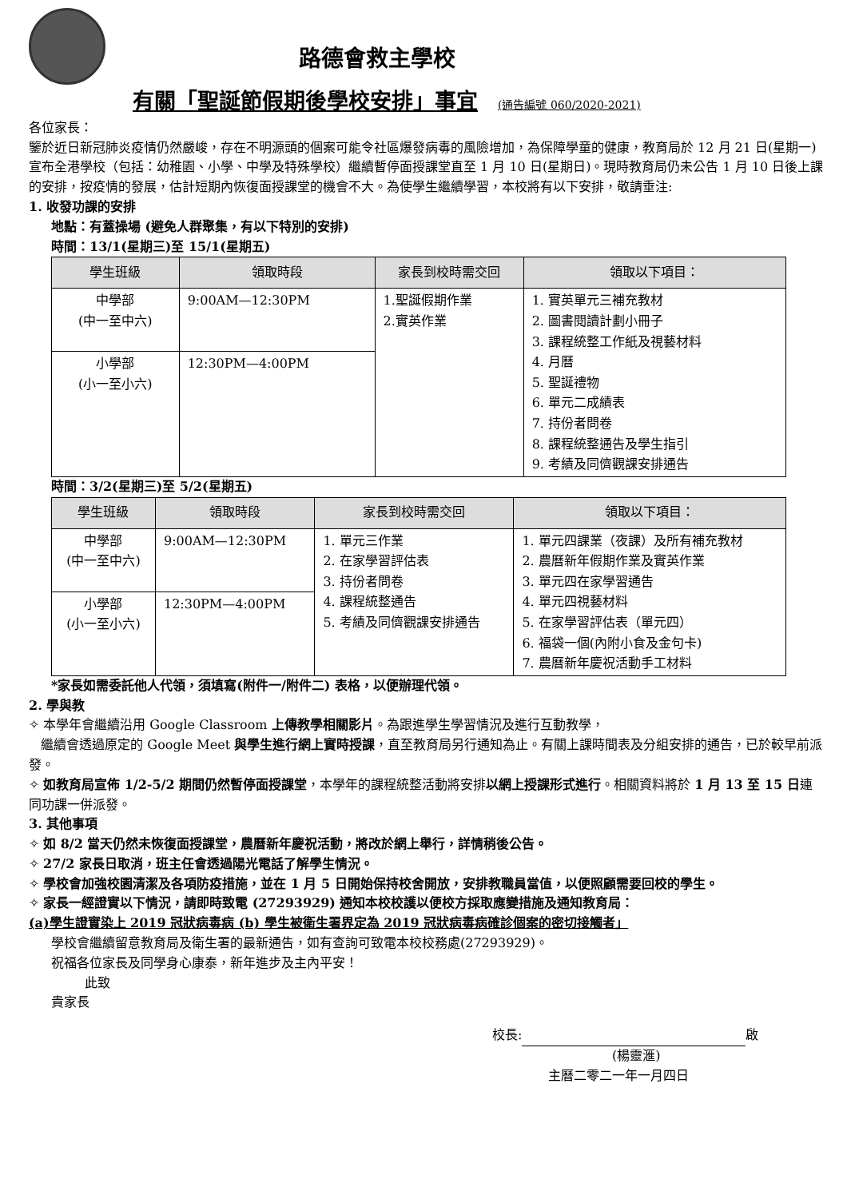路德會救主學校
有關「聖誕節假期後學校安排」事宜 (通告編號 060/2020-2021)
各位家長：
鑒於近日新冠肺炎疫情仍然嚴峻，存在不明源頭的個案可能令社區爆發病毒的風險增加，為保障學童的健康，教育局於 12 月 21 日(星期一)宣布全港學校（包括：幼稚園、小學、中學及特殊學校）繼續暫停面授課堂直至 1 月 10 日(星期日)。現時教育局仍未公告 1 月 10 日後上課的安排，按疫情的發展，估計短期內恢復面授課堂的機會不大。為使學生繼續學習，本校將有以下安排，敬請垂注:
1. 收發功課的安排
地點：有蓋操場 (避免人群聚集，有以下特別的安排)
時間：13/1(星期三)至 15/1(星期五)
| 學生班級 | 領取時段 | 家長到校時需交回 | 領取以下項目： |
| --- | --- | --- | --- |
| 中學部 (中一至中六) | 9:00AM—12:30PM | 1.聖誕假期作業 2.實英作業 | 1. 實英單元三補充教材 2. 圖書閱讀計劃小冊子 3. 課程統整工作紙及視藝材料 4. 月曆 5. 聖誕禮物 6. 單元二成績表 7. 持份者問卷 8. 課程統整通告及學生指引 9. 考績及同儕觀課安排通告 |
| 小學部 (小一至小六) | 12:30PM—4:00PM | | |
時間：3/2(星期三)至 5/2(星期五)
| 學生班級 | 領取時段 | 家長到校時需交回 | 領取以下項目： |
| --- | --- | --- | --- |
| 中學部 (中一至中六) | 9:00AM—12:30PM | 1. 單元三作業 2. 在家學習評估表 3. 持份者問卷 4. 課程統整通告 5. 考績及同儕觀課安排通告 | 1. 單元四課業（夜課）及所有補充教材 2. 農曆新年假期作業及實英作業 3. 單元四在家學習通告 4. 單元四視藝材料 5. 在家學習評估表（單元四） 6. 福袋一個(內附小食及金句卡) 7. 農曆新年慶祝活動手工材料 |
| 小學部 (小一至小六) | 12:30PM—4:00PM | | |
*家長如需委託他人代領，須填寫(附件一/附件二) 表格，以便辦理代領。
2. 學與教
✧ 本學年會繼續沿用 Google Classroom 上傳教學相關影片。為跟進學生學習情況及進行互動教學，
繼續會透過原定的 Google Meet 與學生進行網上實時授課，直至教育局另行通知為止。有關上課時間表及分組安排的通告，已於較早前派發。
✧ 如教育局宣佈 1/2-5/2 期間仍然暫停面授課堂，本學年的課程統整活動將安排以網上授課形式進行。相關資料將於 1 月 13 至 15 日連同功課一併派發。
3. 其他事項
✧ 如 8/2 當天仍然未恢復面授課堂，農曆新年慶祝活動，將改於網上舉行，詳情稍後公告。
✧ 27/2 家長日取消，班主任會透過陽光電話了解學生情況。
✧ 學校會加強校園清潔及各項防疫措施，並在 1 月 5 日開始保持校舍開放，安排教職員當值，以便照顧需要回校的學生。
✧ 家長一經證實以下情況，請即時致電 (27293929) 通知本校校護以便校方採取應變措施及通知教育局：
(a)學生證實染上 2019 冠狀病毒病 (b) 學生被衛生署界定為 2019 冠狀病毒病確診個案的密切接觸者」
學校會繼續留意教育局及衛生署的最新通告，如有查詢可致電本校校務處(27293929)。
祝福各位家長及同學身心康泰，新年進步及主內平安！
此致
貴家長
校長: 啟
(楊靈滙)
主曆二零二一年一月四日